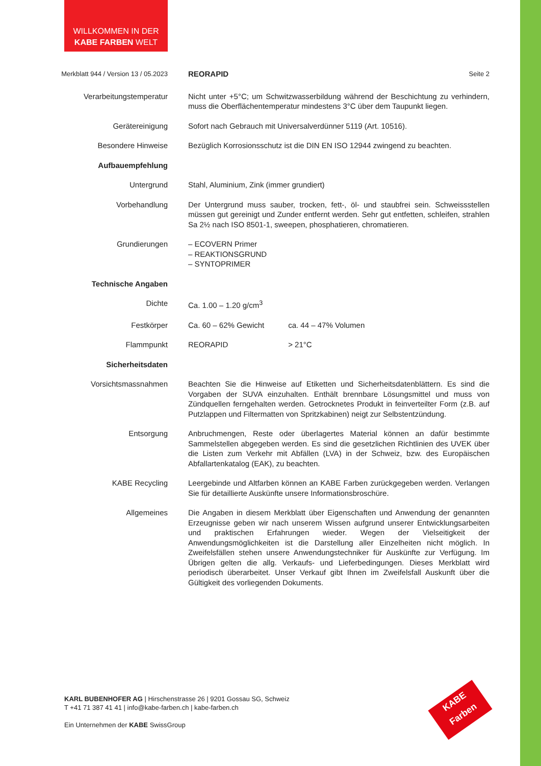WILLKOMMEN IN DER
KABE FARBEN WELT
Merkblatt 944 / Version 13 / 05.2023
REORAPID Seite 2
Verarbeitungstemperatur Nicht unter +5°C; um Schwitzwasserbildung während der Beschichtung zu verhindern, muss die Oberflächentemperatur mindestens 3°C über dem Taupunkt liegen.
Gerätereinigung Sofort nach Gebrauch mit Universalverdünner 5119 (Art. 10516).
Besondere Hinweise Bezüglich Korrosionsschutz ist die DIN EN ISO 12944 zwingend zu beachten.
Aufbauempfehlung
Untergrund Stahl, Aluminium, Zink (immer grundiert)
Vorbehandlung Der Untergrund muss sauber, trocken, fett-, öl- und staubfrei sein. Schweissstellen müssen gut gereinigt und Zunder entfernt werden. Sehr gut entfetten, schleifen, strahlen Sa 2½ nach ISO 8501-1, sweepen, phosphatieren, chromatieren.
Grundierungen – ECOVERN Primer
– REAKTIONSGRUND
– SYNTOPRIMER
Technische Angaben
Dichte Ca. 1.00 – 1.20 g/cm<sup>3</sup>
Festkörper Ca. 60 – 62% Gewicht ca. 44 – 47% Volumen
Flammpunkt REORAPID > 21°C
Sicherheitsdaten
Vorsichtsmassnahmen Beachten Sie die Hinweise auf Etiketten und Sicherheitsdatenblättern. Es sind die Vorgaben der SUVA einzuhalten. Enthält brennbare Lösungsmittel und muss von Zündquellen ferngehalten werden. Getrocknetes Produkt in feinverteilter Form (z.B. auf Putzlappen und Filtermatten von Spritzkabinen) neigt zur Selbstentzündung.
Entsorgung Anbruchmengen, Reste oder überlagertes Material können an dafür bestimmte Sammelstellen abgegeben werden. Es sind die gesetzlichen Richtlinien des UVEK über die Listen zum Verkehr mit Abfällen (LVA) in der Schweiz, bzw. des Europäischen Abfallartenkatalog (EAK), zu beachten.
KABE Recycling Leergebinde und Altfarben können an KABE Farben zurückgegeben werden. Verlangen Sie für detaillierte Auskünfte unsere Informationsbroschüre.
Allgemeines Die Angaben in diesem Merkblatt über Eigenschaften und Anwendung der genannten Erzeugnisse geben wir nach unserem Wissen aufgrund unserer Entwicklungsarbeiten und praktischen Erfahrungen wieder. Wegen der Vielseitigkeit der Anwendungsmöglichkeiten ist die Darstellung aller Einzelheiten nicht möglich. In Zweifelsfällen stehen unsere Anwendungstechniker für Auskünfte zur Verfügung. Im Übrigen gelten die allg. Verkaufs- und Lieferbedingungen. Dieses Merkblatt wird periodisch überarbeitet. Unser Verkauf gibt Ihnen im Zweifelsfall Auskunft über die Gültigkeit des vorliegenden Dokuments.
KARL BUBENHOFER AG | Hirschenstrasse 26 | 9201 Gossau SG, Schweiz
T +41 71 387 41 41 | info@kabe-farben.ch | kabe-farben.ch
Ein Unternehmen der KABE SwissGroup
KABE
Farben